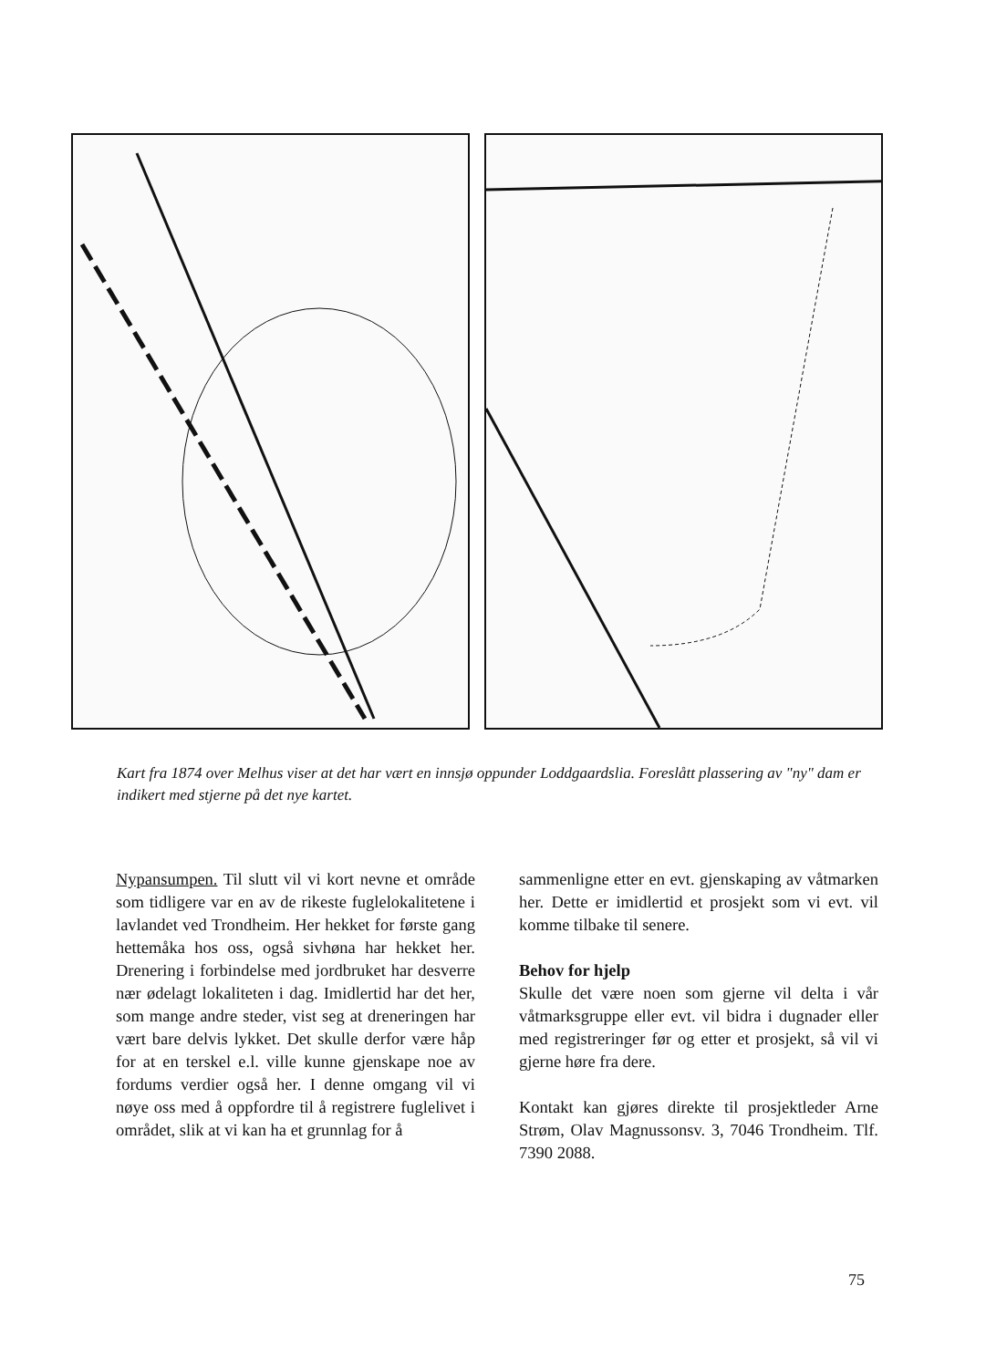Kart fra 1874 over Melhus viser at det har vært en innsjø oppunder Loddgaardslia. Foreslått plassering av "ny" dam er indikert med stjerne på det nye kartet.
Nypansumpen. Til slutt vil vi kort nevne et område som tidligere var en av de rikeste fuglelokalitetene i lavlandet ved Trondheim. Her hekket for første gang hettemåka hos oss, også sivhøna har hekket her. Drenering i forbindelse med jordbruket har desverre nær ødelagt lokaliteten i dag. Imidlertid har det her, som mange andre steder, vist seg at dreneringen har vært bare delvis lykket. Det skulle derfor være håp for at en terskel e.l. ville kunne gjenskape noe av fordums verdier også her. I denne omgang vil vi nøye oss med å oppfordre til å registrere fuglelivet i området, slik at vi kan ha et grunnlag for å
sammenligne etter en evt. gjenskaping av våtmarken her. Dette er imidlertid et prosjekt som vi evt. vil komme tilbake til senere.
Behov for hjelp
Skulle det være noen som gjerne vil delta i vår våtmarksgruppe eller evt. vil bidra i dugnader eller med registreringer før og etter et prosjekt, så vil vi gjerne høre fra dere.
Kontakt kan gjøres direkte til prosjektleder Arne Strøm, Olav Magnussonsv. 3, 7046 Trondheim. Tlf. 7390 2088.
75